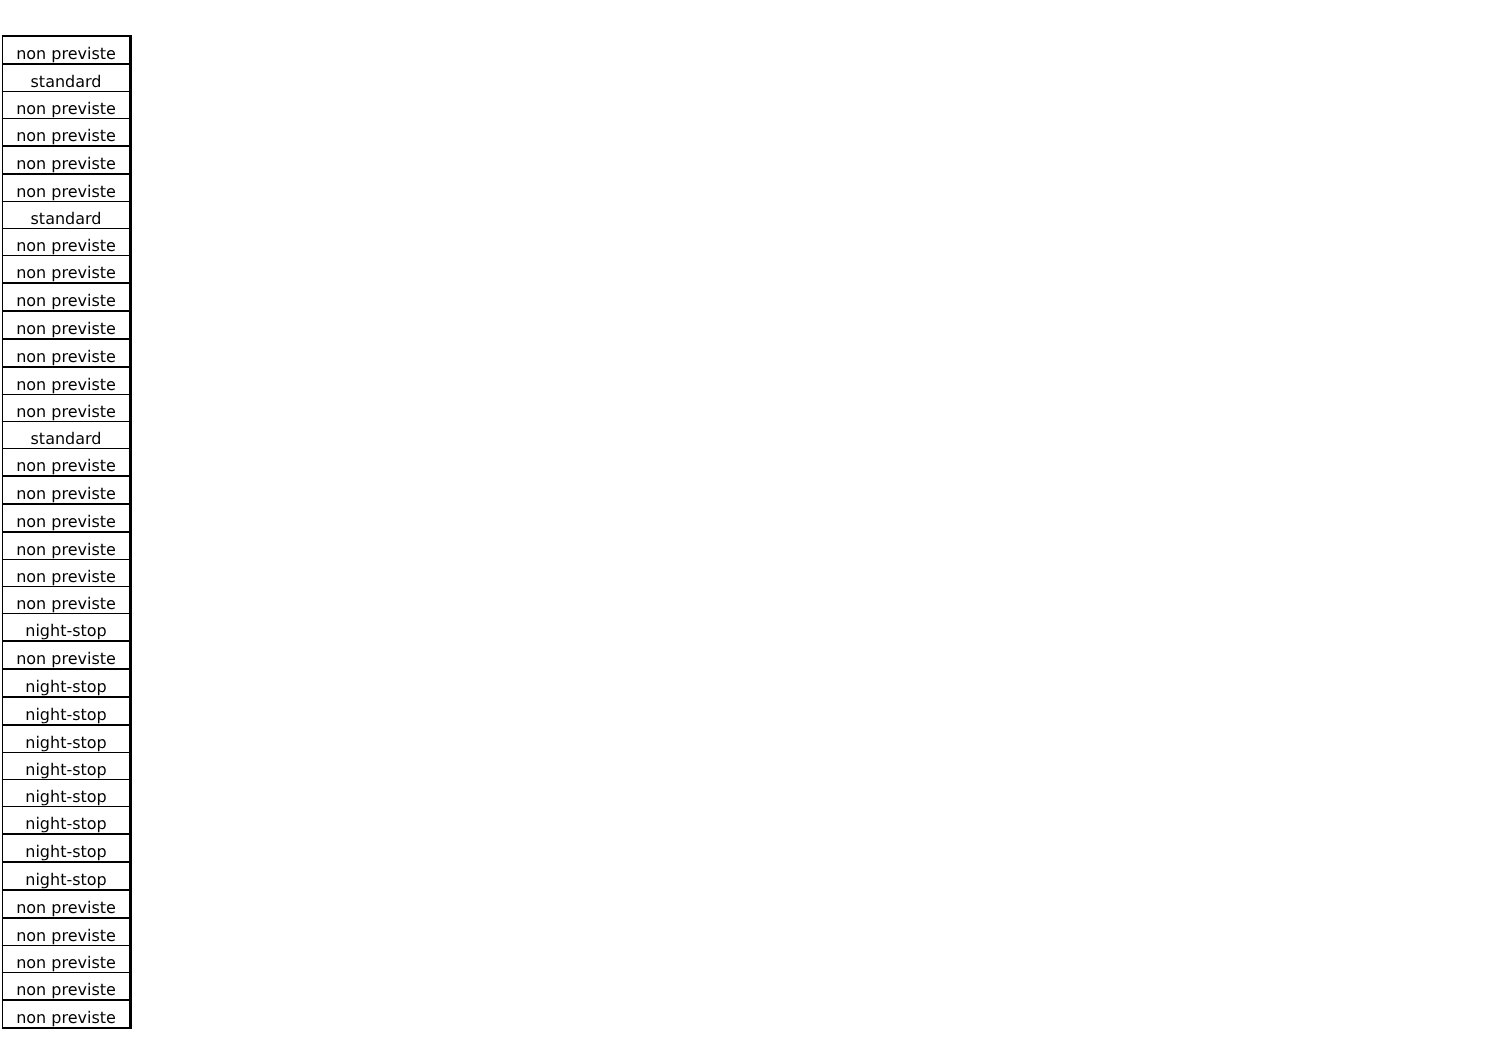| non previste |
| standard |
| non previste |
| non previste |
| non previste |
| non previste |
| standard |
| non previste |
| non previste |
| non previste |
| non previste |
| non previste |
| non previste |
| non previste |
| standard |
| non previste |
| non previste |
| non previste |
| non previste |
| non previste |
| non previste |
| night-stop |
| non previste |
| night-stop |
| night-stop |
| night-stop |
| night-stop |
| night-stop |
| night-stop |
| night-stop |
| night-stop |
| non previste |
| non previste |
| non previste |
| non previste |
| non previste |